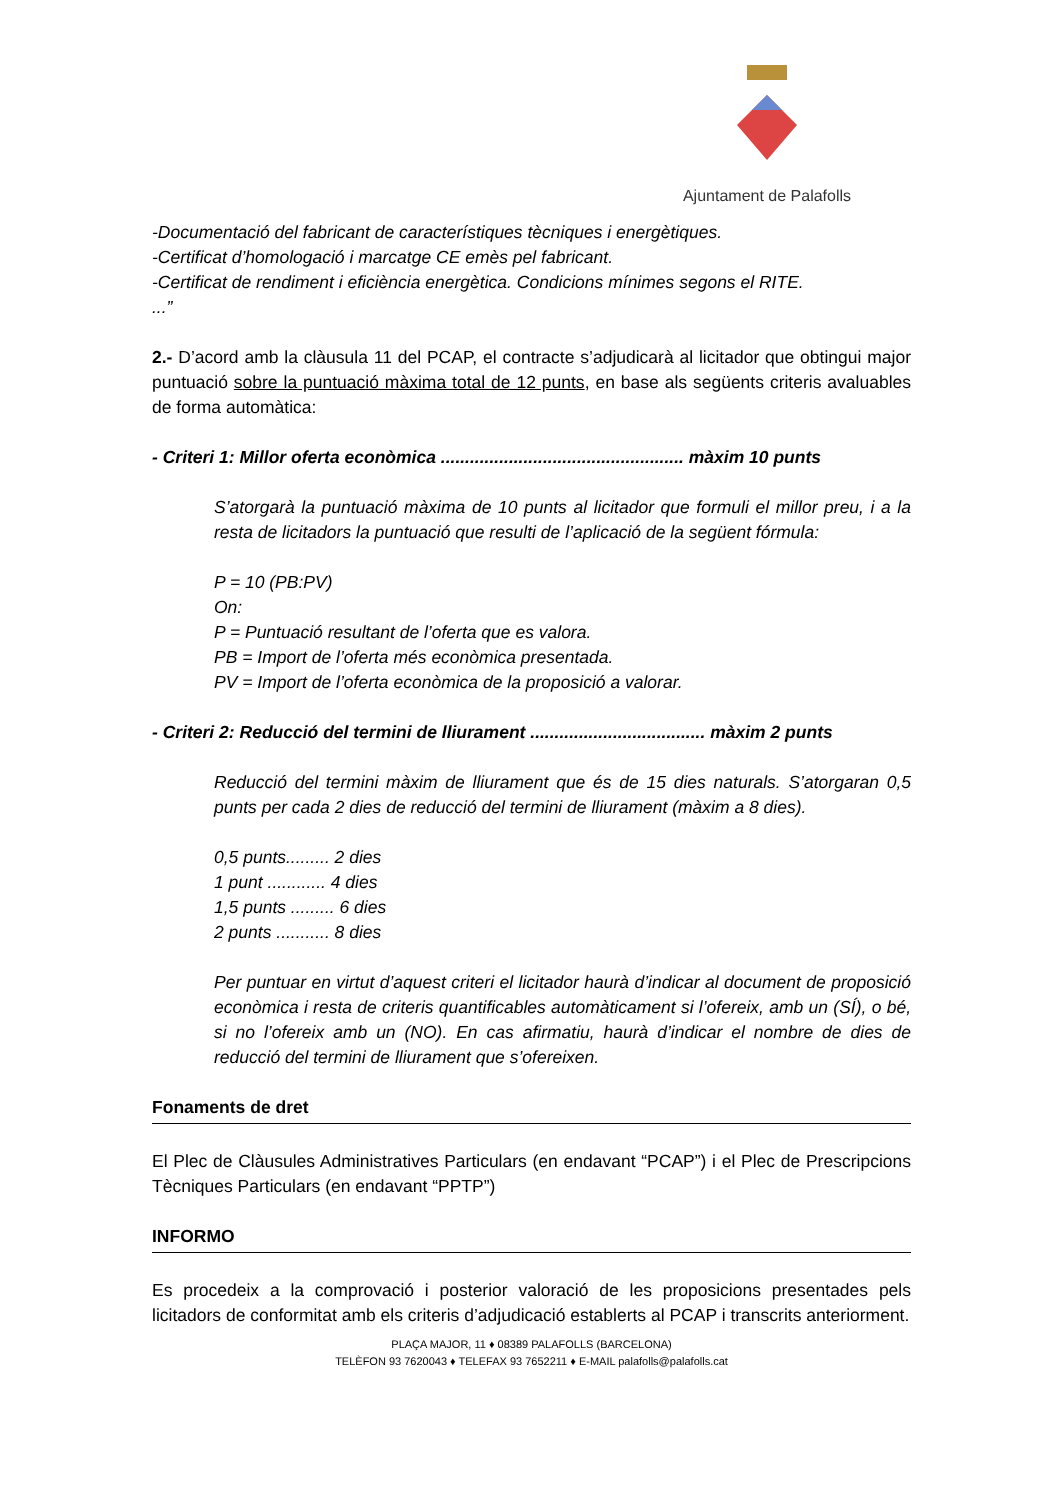Ajuntament de Palafolls
-Documentació del fabricant de característiques tècniques i energètiques.
-Certificat d’homologació i marcatge CE emès pel fabricant.
-Certificat de rendiment i eficiència energètica. Condicions mínimes segons el RITE.
...”
2.- D’acord amb la clàusula 11 del PCAP, el contracte s’adjudicarà al licitador que obtingui major puntuació sobre la puntuació màxima total de 12 punts, en base als següents criteris avaluables de forma automàtica:
- Criteri 1: Millor oferta econòmica .................................................. màxim 10 punts
S’atorgarà la puntuació màxima de 10 punts al licitador que formuli el millor preu, i a la resta de licitadors la puntuació que resulti de l’aplicació de la següent fórmula:
P = 10 (PB:PV)
On:
P = Puntuació resultant de l’oferta que es valora.
PB = Import de l’oferta més econòmica presentada.
PV = Import de l’oferta econòmica de la proposició a valorar.
- Criteri 2: Reducció del termini de lliurament .................................... màxim 2 punts
Reducció del termini màxim de lliurament que és de 15 dies naturals. S’atorgaran 0,5 punts per cada 2 dies de reducció del termini de lliurament (màxim a 8 dies).
0,5 punts......... 2 dies
1 punt ............ 4 dies
1,5 punts ......... 6 dies
2 punts ........... 8 dies
Per puntuar en virtut d’aquest criteri el licitador haurà d’indicar al document de proposició econòmica i resta de criteris quantificables automàticament si l’ofereix, amb un (SÍ), o bé, si no l’ofereix amb un (NO). En cas afirmatiu, haurà d’indicar el nombre de dies de reducció del termini de lliurament que s’ofereixen.
Fonaments de dret
El Plec de Clàusules Administratives Particulars (en endavant “PCAP”) i el Plec de Prescripcions Tècniques Particulars (en endavant “PPTP”)
INFORMO
Es procedeix a la comprovació i posterior valoració de les proposicions presentades pels licitadors de conformitat amb els criteris d’adjudicació establerts al PCAP i transcrits anteriorment.
PLAÇA MAJOR, 11 ♦ 08389 PALAFOLLS (BARCELONA)
TELÈFON 93 7620043 ♦ TELEFAX 93 7652211 ♦ E-MAIL palafolls@palafolls.cat